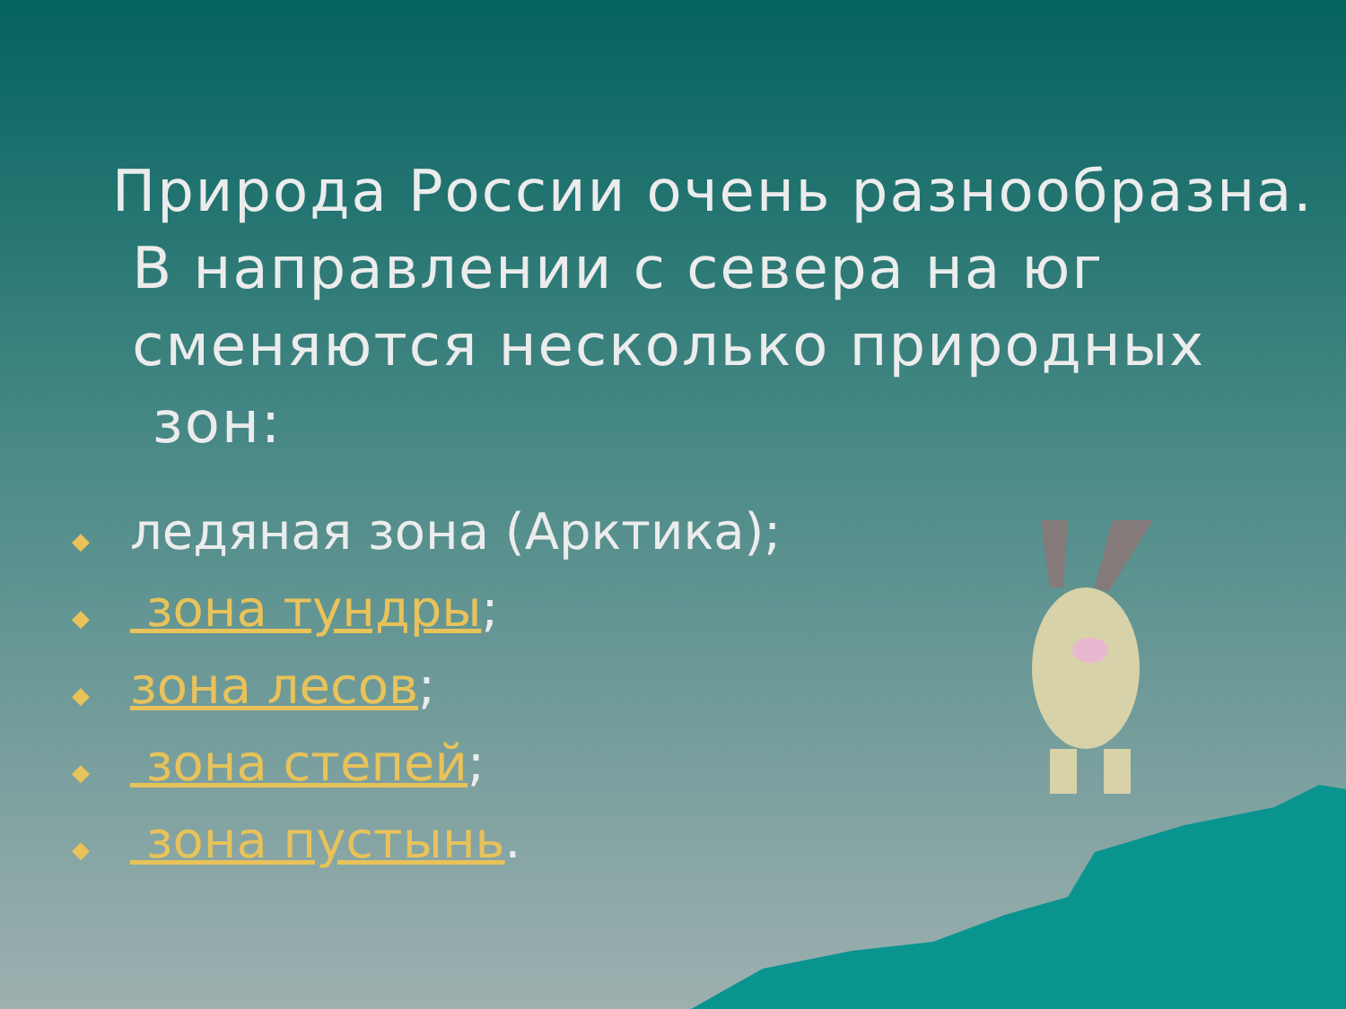Природа России очень разнообразна.
В направлении с севера на юг
сменяются несколько природных
зон:
◆ ледяная зона (Арктика);
◆ зона тундры;
◆ зона лесов;
◆ зона степей;
◆ зона пустынь.